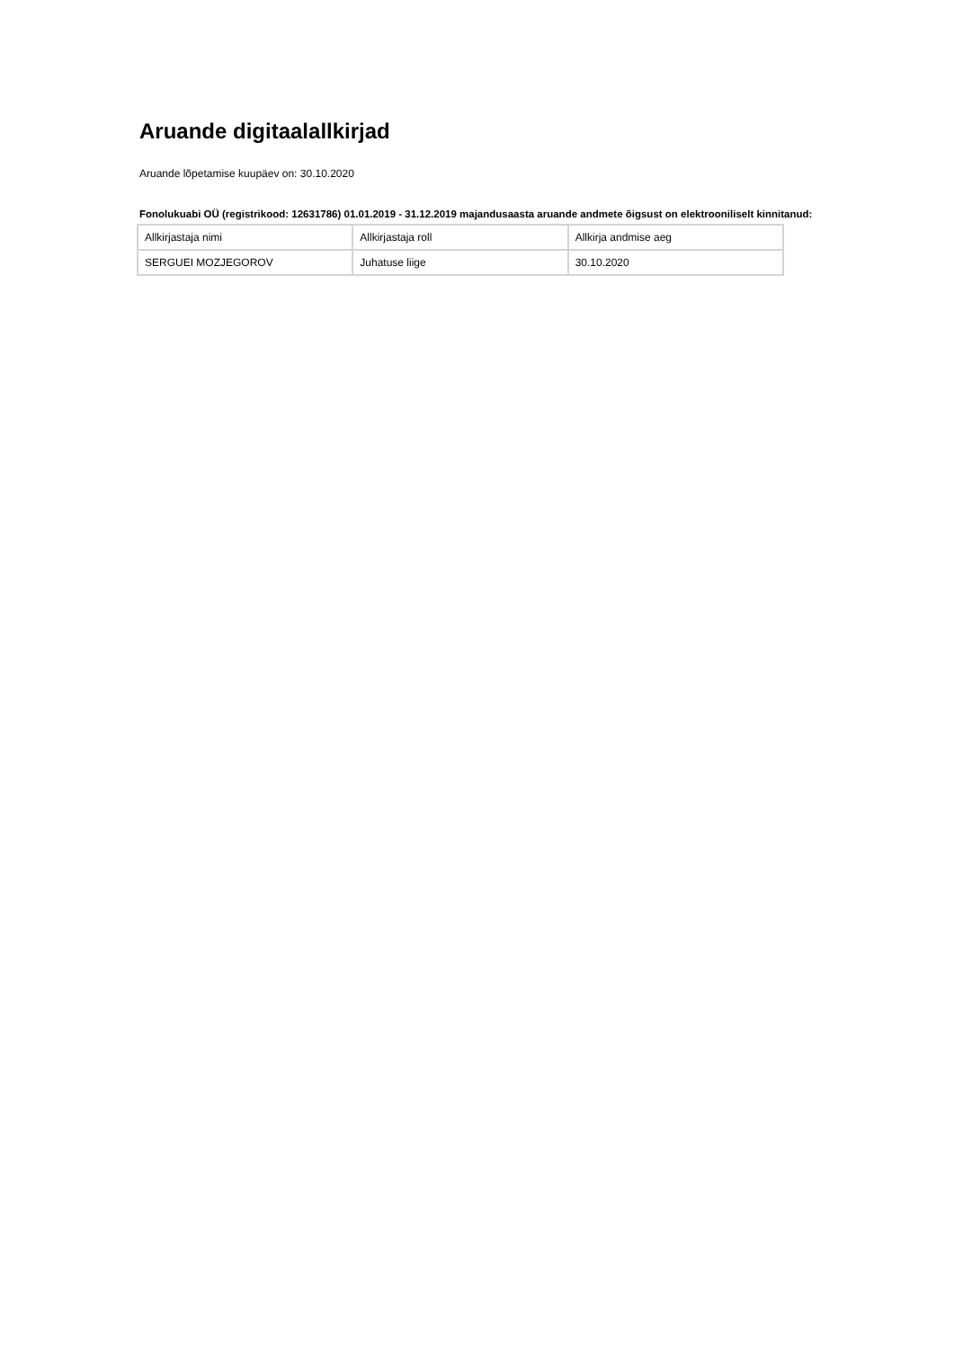Aruande digitaalallkirjad
Aruande lõpetamise kuupäev on: 30.10.2020
Fonolukuabi OÜ (registrikood: 12631786) 01.01.2019 - 31.12.2019 majandusaasta aruande andmete õigsust on elektrooniliselt kinnitanud:
| Allkirjastaja nimi | Allkirjastaja roll | Allkirja andmise aeg |
| SERGUEI MOZJEGOROV | Juhatuse liige | 30.10.2020 |